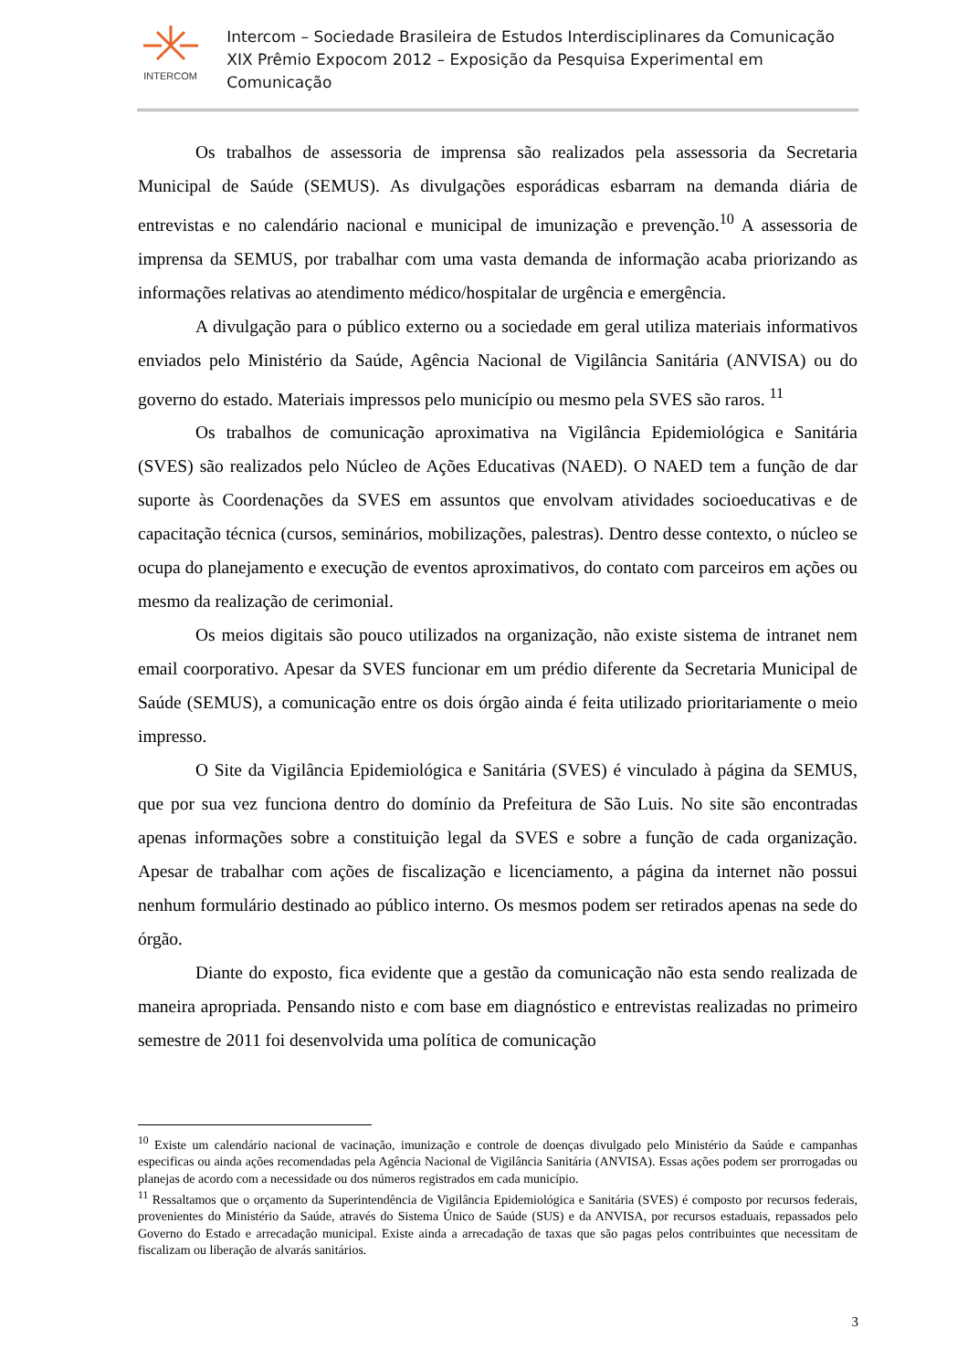INTERCOM
Intercom – Sociedade Brasileira de Estudos Interdisciplinares da Comunicação
XIX Prêmio Expocom 2012 – Exposição da Pesquisa Experimental em Comunicação
Os trabalhos de assessoria de imprensa são realizados pela assessoria da Secretaria Municipal de Saúde (SEMUS). As divulgações esporádicas esbarram na demanda diária de entrevistas e no calendário nacional e municipal de imunização e prevenção.<sup>10</sup> A assessoria de imprensa da SEMUS, por trabalhar com uma vasta demanda de informação acaba priorizando as informações relativas ao atendimento médico/hospitalar de urgência e emergência.
A divulgação para o público externo ou a sociedade em geral utiliza materiais informativos enviados pelo Ministério da Saúde, Agência Nacional de Vigilância Sanitária (ANVISA) ou do governo do estado. Materiais impressos pelo município ou mesmo pela SVES são raros. <sup>11</sup>
Os trabalhos de comunicação aproximativa na Vigilância Epidemiológica e Sanitária (SVES) são realizados pelo Núcleo de Ações Educativas (NAED). O NAED tem a função de dar suporte às Coordenações da SVES em assuntos que envolvam atividades socioeducativas e de capacitação técnica (cursos, seminários, mobilizações, palestras). Dentro desse contexto, o núcleo se ocupa do planejamento e execução de eventos aproximativos, do contato com parceiros em ações ou mesmo da realização de cerimonial.
Os meios digitais são pouco utilizados na organização, não existe sistema de intranet nem email coorporativo. Apesar da SVES funcionar em um prédio diferente da Secretaria Municipal de Saúde (SEMUS), a comunicação entre os dois órgão ainda é feita utilizado prioritariamente o meio impresso.
O Site da Vigilância Epidemiológica e Sanitária (SVES) é vinculado à página da SEMUS, que por sua vez funciona dentro do domínio da Prefeitura de São Luis. No site são encontradas apenas informações sobre a constituição legal da SVES e sobre a função de cada organização. Apesar de trabalhar com ações de fiscalização e licenciamento, a página da internet não possui nenhum formulário destinado ao público interno. Os mesmos podem ser retirados apenas na sede do órgão.
Diante do exposto, fica evidente que a gestão da comunicação não esta sendo realizada de maneira apropriada. Pensando nisto e com base em diagnóstico e entrevistas realizadas no primeiro semestre de 2011 foi desenvolvida uma política de comunicação
<sup>10</sup> Existe um calendário nacional de vacinação, imunização e controle de doenças divulgado pelo Ministério da Saúde e campanhas especificas ou ainda ações recomendadas pela Agência Nacional de Vigilância Sanitária (ANVISA). Essas ações podem ser prorrogadas ou planejas de acordo com a necessidade ou dos números registrados em cada município.
<sup>11</sup> Ressaltamos que o orçamento da Superintendência de Vigilância Epidemiológica e Sanitária (SVES) é composto por recursos federais, provenientes do Ministério da Saúde, através do Sistema Único de Saúde (SUS) e da ANVISA, por recursos estaduais, repassados pelo Governo do Estado e arrecadação municipal. Existe ainda a arrecadação de taxas que são pagas pelos contribuintes que necessitam de fiscalizam ou liberação de alvarás sanitários.
3